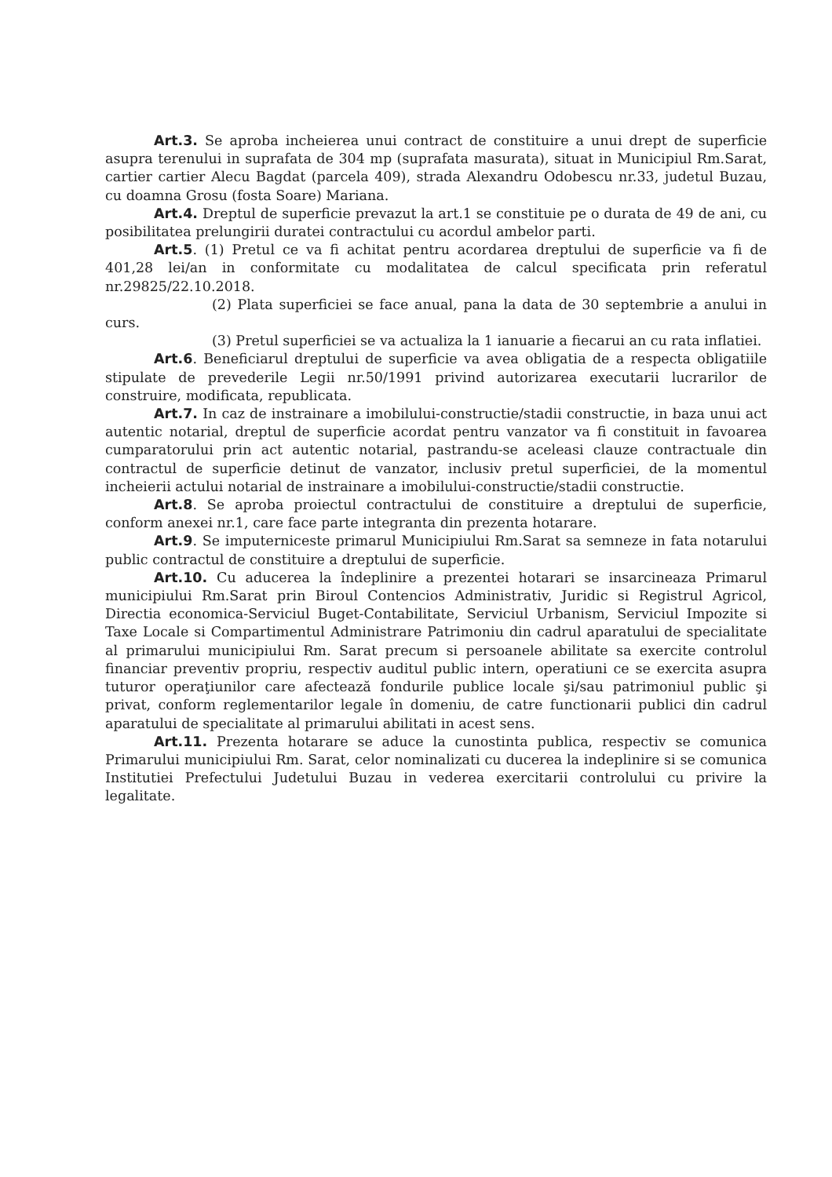Art.3. Se aproba incheierea unui contract de constituire a unui drept de superficie asupra terenului in suprafata de 304 mp (suprafata masurata), situat in Municipiul Rm.Sarat, cartier cartier Alecu Bagdat (parcela 409), strada Alexandru Odobescu nr.33, judetul Buzau, cu doamna Grosu (fosta Soare) Mariana.
Art.4. Dreptul de superficie prevazut la art.1 se constituie pe o durata de 49 de ani, cu posibilitatea prelungirii duratei contractului cu acordul ambelor parti.
Art.5. (1) Pretul ce va fi achitat pentru acordarea dreptului de superficie va fi de 401,28 lei/an in conformitate cu modalitatea de calcul specificata prin referatul nr.29825/22.10.2018.
(2) Plata superficiei se face anual, pana la data de 30 septembrie a anului in curs.
(3) Pretul superficiei se va actualiza la 1 ianuarie a fiecarui an cu rata inflatiei.
Art.6. Beneficiarul dreptului de superficie va avea obligatia de a respecta obligatiile stipulate de prevederile Legii nr.50/1991 privind autorizarea executarii lucrarilor de construire, modificata, republicata.
Art.7. In caz de instrainare a imobilului-constructie/stadii constructie, in baza unui act autentic notarial, dreptul de superficie acordat pentru vanzator va fi constituit in favoarea cumparatorului prin act autentic notarial, pastrandu-se aceleasi clauze contractuale din contractul de superficie detinut de vanzator, inclusiv pretul superficiei, de la momentul incheierii actului notarial de instrainare a imobilului-constructie/stadii constructie.
Art.8. Se aproba proiectul contractului de constituire a dreptului de superficie, conform anexei nr.1, care face parte integranta din prezenta hotarare.
Art.9. Se imputerniceste primarul Municipiului Rm.Sarat sa semneze in fata notarului public contractul de constituire a dreptului de superficie.
Art.10. Cu aducerea la îndeplinire a prezentei hotarari se insarcineaza Primarul municipiului Rm.Sarat prin Biroul Contencios Administrativ, Juridic si Registrul Agricol, Directia economica-Serviciul Buget-Contabilitate, Serviciul Urbanism, Serviciul Impozite si Taxe Locale si Compartimentul Administrare Patrimoniu din cadrul aparatului de specialitate al primarului municipiului Rm. Sarat precum si persoanele abilitate sa exercite controlul financiar preventiv propriu, respectiv auditul public intern, operatiuni ce se exercita asupra tuturor operaţiunilor care afectează fondurile publice locale şi/sau patrimoniul public şi privat, conform reglementarilor legale în domeniu, de catre functionarii publici din cadrul aparatului de specialitate al primarului abilitati in acest sens.
Art.11. Prezenta hotarare se aduce la cunostinta publica, respectiv se comunica Primarului municipiului Rm. Sarat, celor nominalizati cu ducerea la indeplinire si se comunica Institutiei Prefectului Judetului Buzau in vederea exercitarii controlului cu privire la legalitate.